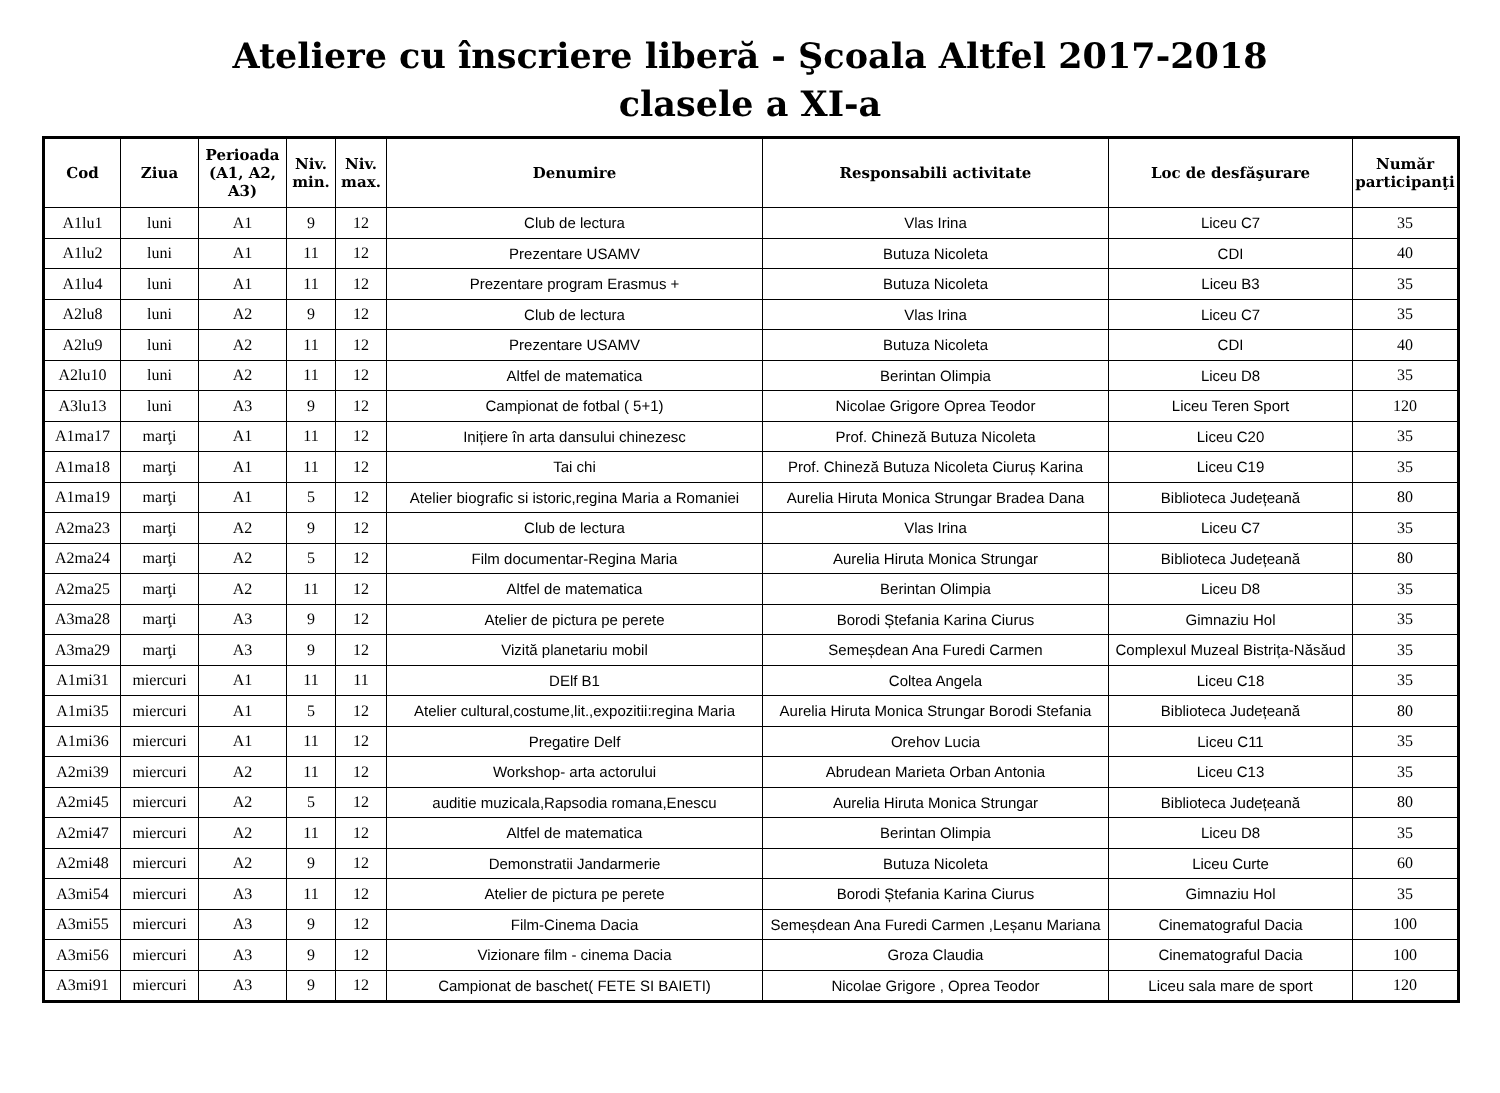Ateliere cu înscriere liberă - Şcoala Altfel 2017-2018
clasele a XI-a
| Cod | Ziua | Perioada (A1, A2, A3) | Niv. min. | Niv. max. | Denumire | Responsabili activitate | Loc de desfăşurare | Număr participanţi |
| --- | --- | --- | --- | --- | --- | --- | --- | --- |
| A1lu1 | luni | A1 | 9 | 12 | Club de lectura | Vlas Irina | Liceu C7 | 35 |
| A1lu2 | luni | A1 | 11 | 12 | Prezentare USAMV | Butuza Nicoleta | CDI | 40 |
| A1lu4 | luni | A1 | 11 | 12 | Prezentare program Erasmus + | Butuza Nicoleta | Liceu B3 | 35 |
| A2lu8 | luni | A2 | 9 | 12 | Club de lectura | Vlas Irina | Liceu C7 | 35 |
| A2lu9 | luni | A2 | 11 | 12 | Prezentare USAMV | Butuza Nicoleta | CDI | 40 |
| A2lu10 | luni | A2 | 11 | 12 | Altfel de matematica | Berintan Olimpia | Liceu D8 | 35 |
| A3lu13 | luni | A3 | 9 | 12 | Campionat de fotbal ( 5+1) | Nicolae Grigore Oprea Teodor | Liceu Teren Sport | 120 |
| A1ma17 | marţi | A1 | 11 | 12 | Inițiere în arta dansului chinezesc | Prof. Chineză Butuza Nicoleta | Liceu C20 | 35 |
| A1ma18 | marţi | A1 | 11 | 12 | Tai chi | Prof. Chineză Butuza Nicoleta Ciuruș Karina | Liceu C19 | 35 |
| A1ma19 | marţi | A1 | 5 | 12 | Atelier biografic si istoric,regina Maria a Romaniei | Aurelia Hiruta Monica Strungar Bradea Dana | Biblioteca Județeană | 80 |
| A2ma23 | marţi | A2 | 9 | 12 | Club de lectura | Vlas Irina | Liceu C7 | 35 |
| A2ma24 | marţi | A2 | 5 | 12 | Film documentar-Regina Maria | Aurelia Hiruta Monica Strungar | Biblioteca Județeană | 80 |
| A2ma25 | marţi | A2 | 11 | 12 | Altfel de matematica | Berintan Olimpia | Liceu D8 | 35 |
| A3ma28 | marţi | A3 | 9 | 12 | Atelier de pictura pe perete | Borodi Ștefania Karina Ciurus | Gimnaziu Hol | 35 |
| A3ma29 | marţi | A3 | 9 | 12 | Vizită planetariu mobil | Semeșdean Ana Furedi Carmen | Complexul Muzeal Bistrița-Năsăud | 35 |
| A1mi31 | miercuri | A1 | 11 | 11 | DElf B1 | Coltea Angela | Liceu C18 | 35 |
| A1mi35 | miercuri | A1 | 5 | 12 | Atelier cultural,costume,lit.,expozitii:regina Maria | Aurelia Hiruta Monica Strungar Borodi Stefania | Biblioteca Județeană | 80 |
| A1mi36 | miercuri | A1 | 11 | 12 | Pregatire Delf | Orehov Lucia | Liceu C11 | 35 |
| A2mi39 | miercuri | A2 | 11 | 12 | Workshop- arta actorului | Abrudean Marieta Orban Antonia | Liceu C13 | 35 |
| A2mi45 | miercuri | A2 | 5 | 12 | auditie muzicala,Rapsodia romana,Enescu | Aurelia Hiruta Monica Strungar | Biblioteca Județeană | 80 |
| A2mi47 | miercuri | A2 | 11 | 12 | Altfel de matematica | Berintan Olimpia | Liceu D8 | 35 |
| A2mi48 | miercuri | A2 | 9 | 12 | Demonstratii Jandarmerie | Butuza Nicoleta | Liceu Curte | 60 |
| A3mi54 | miercuri | A3 | 11 | 12 | Atelier de pictura pe perete | Borodi Ștefania Karina Ciurus | Gimnaziu Hol | 35 |
| A3mi55 | miercuri | A3 | 9 | 12 | Film-Cinema Dacia | Semeșdean Ana Furedi Carmen ,Leșanu Mariana | Cinematograful Dacia | 100 |
| A3mi56 | miercuri | A3 | 9 | 12 | Vizionare film - cinema Dacia | Groza Claudia | Cinematograful Dacia | 100 |
| A3mi91 | miercuri | A3 | 9 | 12 | Campionat de baschet( FETE SI BAIETI) | Nicolae Grigore , Oprea Teodor | Liceu sala mare de sport | 120 |